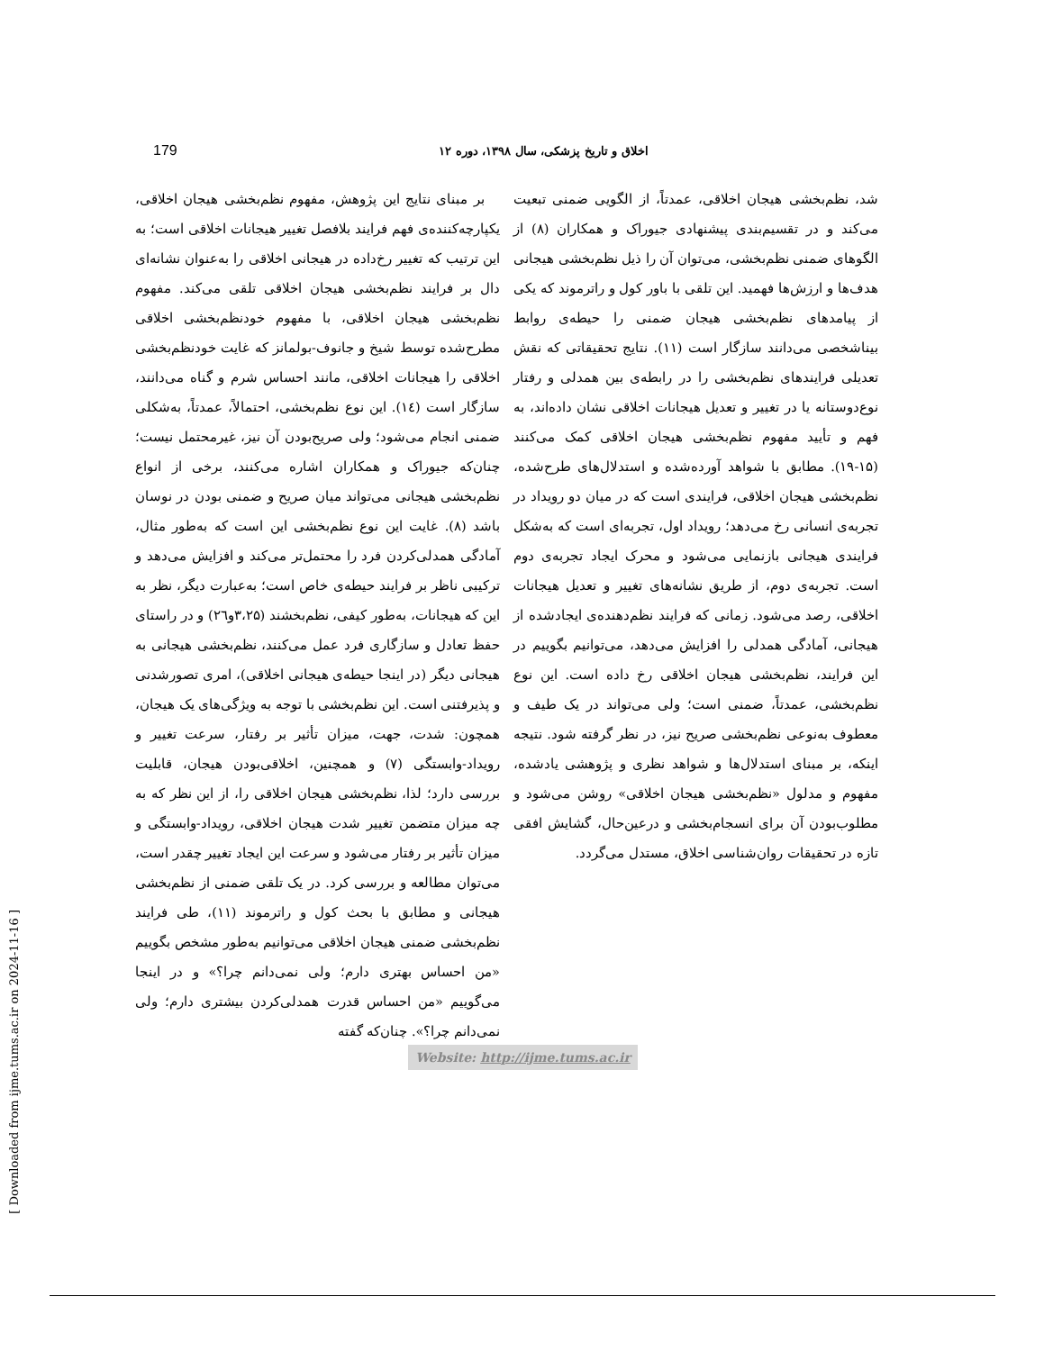179 اخلاق و تاریخ پزشکی، سال ۱۳۹۸، دوره ۱۲
بر مبنای نتایج این پژوهش، مفهوم نظم‌بخشی هیجان اخلاقی، یکپارچه‌کننده‌ی فهم فرایند بلافصل تغییر هیجانات اخلاقی است؛ به این ترتیب که تغییر رخ‌داده در هیجانی اخلاقی را به‌عنوان نشانه‌ای دال بر فرایند نظم‌بخشی هیجان اخلاقی تلقی می‌کند. مفهوم نظم‌بخشی هیجان اخلاقی، با مفهوم خودنظم‌بخشی اخلاقی مطرح‌شده توسط شیخ و جانوف-بولمانز که غایت خودنظم‌بخشی اخلاقی را هیجانات اخلاقی، مانند احساس شرم و گناه می‌دانند، سازگار است (۱٤). این نوع نظم‌بخشی، احتمالاً، عمدتاً، به‌شکلی ضمنی انجام می‌شود؛ ولی صریح‌بودن آن نیز، غیرمحتمل نیست؛ چنان‌که جیوراک و همکاران اشاره می‌کنند، برخی از انواع نظم‌بخشی هیجانی می‌تواند میان صریح و ضمنی بودن در نوسان باشد (۸). غایت این نوع نظم‌بخشی این است که به‌طور مثال، آمادگی همدلی‌کردن فرد را محتمل‌تر می‌کند و افزایش می‌دهد و ترکیبی ناظر بر فرایند حیطه‌ی خاص است؛ به‌عبارت دیگر، نظر به این که هیجانات، به‌طور کیفی، نظم‌بخشند (۳،۲۵و۲٦) و در راستای حفظ تعادل و سازگاری فرد عمل می‌کنند، نظم‌بخشی هیجانی به هیجانی دیگر (در اینجا حیطه‌ی هیجانی اخلاقی)، امری تصورشدنی و پذیرفتنی است. این نظم‌بخشی با توجه به ویژگی‌های یک هیجان، همچون: شدت، جهت، میزان تأثیر بر رفتار، سرعت تغییر و رویداد-وابستگی (۷) و همچنین، اخلاقی‌بودن هیجان، قابلیت بررسی دارد؛ لذا، نظم‌بخشی هیجان اخلاقی را، از این نظر که به چه میزان متضمن تغییر شدت هیجان اخلاقی، رویداد-وابستگی و میزان تأثیر بر رفتار می‌شود و سرعت این ایجاد تغییر چقدر است، می‌توان مطالعه و بررسی کرد. در یک تلقی ضمنی از نظم‌بخشی هیجانی و مطابق با بحث کول و راترموند (۱۱)، طی فرایند نظم‌بخشی ضمنی هیجان اخلاقی می‌توانیم به‌طور مشخص بگوییم «من احساس بهتری دارم؛ ولی نمی‌دانم چرا؟» و در اینجا می‌گوییم «من احساس قدرت همدلی‌کردن بیشتری دارم؛ ولی نمی‌دانم چرا؟». چنان‌که گفته
شد، نظم‌بخشی هیجان اخلاقی، عمدتاً، از الگویی ضمنی تبعیت می‌کند و در تقسیم‌بندی پیشنهادی جیوراک و همکاران (۸) از الگوهای ضمنی نظم‌بخشی، می‌توان آن را ذیل نظم‌بخشی هیجانی هدف‌ها و ارزش‌ها فهمید. این تلقی با باور کول و راترموند که یکی از پیامدهای نظم‌بخشی هیجان ضمنی را حیطه‌ی روابط بیناشخصی می‌دانند سازگار است (۱۱). نتایج تحقیقاتی که نقش تعدیلی فرایندهای نظم‌بخشی را در رابطه‌ی بین همدلی و رفتار نوع‌دوستانه یا در تغییر و تعدیل هیجانات اخلاقی نشان داده‌اند، به فهم و تأیید مفهوم نظم‌بخشی هیجان اخلاقی کمک می‌کنند (۱۵-۱۹). مطابق با شواهد آورده‌شده و استدلال‌های طرح‌شده، نظم‌بخشی هیجان اخلاقی، فرایندی است که در میان دو رویداد در تجربه‌ی انسانی رخ می‌دهد؛ رویداد اول، تجربه‌ای است که به‌شکل فرایندی هیجانی بازنمایی می‌شود و محرک ایجاد تجربه‌ی دوم است. تجربه‌ی دوم، از طریق نشانه‌های تغییر و تعدیل هیجانات اخلاقی، رصد می‌شود. زمانی که فرایند نظم‌دهنده‌ی ایجادشده از هیجانی، آمادگی همدلی را افزایش می‌دهد، می‌توانیم بگوییم در این فرایند، نظم‌بخشی هیجان اخلاقی رخ داده است. این نوع نظم‌بخشی، عمدتاً، ضمنی است؛ ولی می‌تواند در یک طیف و معطوف به‌نوعی نظم‌بخشی صریح نیز، در نظر گرفته شود. نتیجه اینکه، بر مبنای استدلال‌ها و شواهد نظری و پژوهشی یادشده، مفهوم و مدلول «نظم‌بخشی هیجان اخلاقی» روشن می‌شود و مطلوب‌بودن آن برای انسجام‌بخشی و درعین‌حال، گشایش افقی تازه در تحقیقات روان‌شناسی اخلاق، مستدل می‌گردد.
Website: http://ijme.tums.ac.ir
[ Downloaded from ijme.tums.ac.ir on 2024-11-16 ]